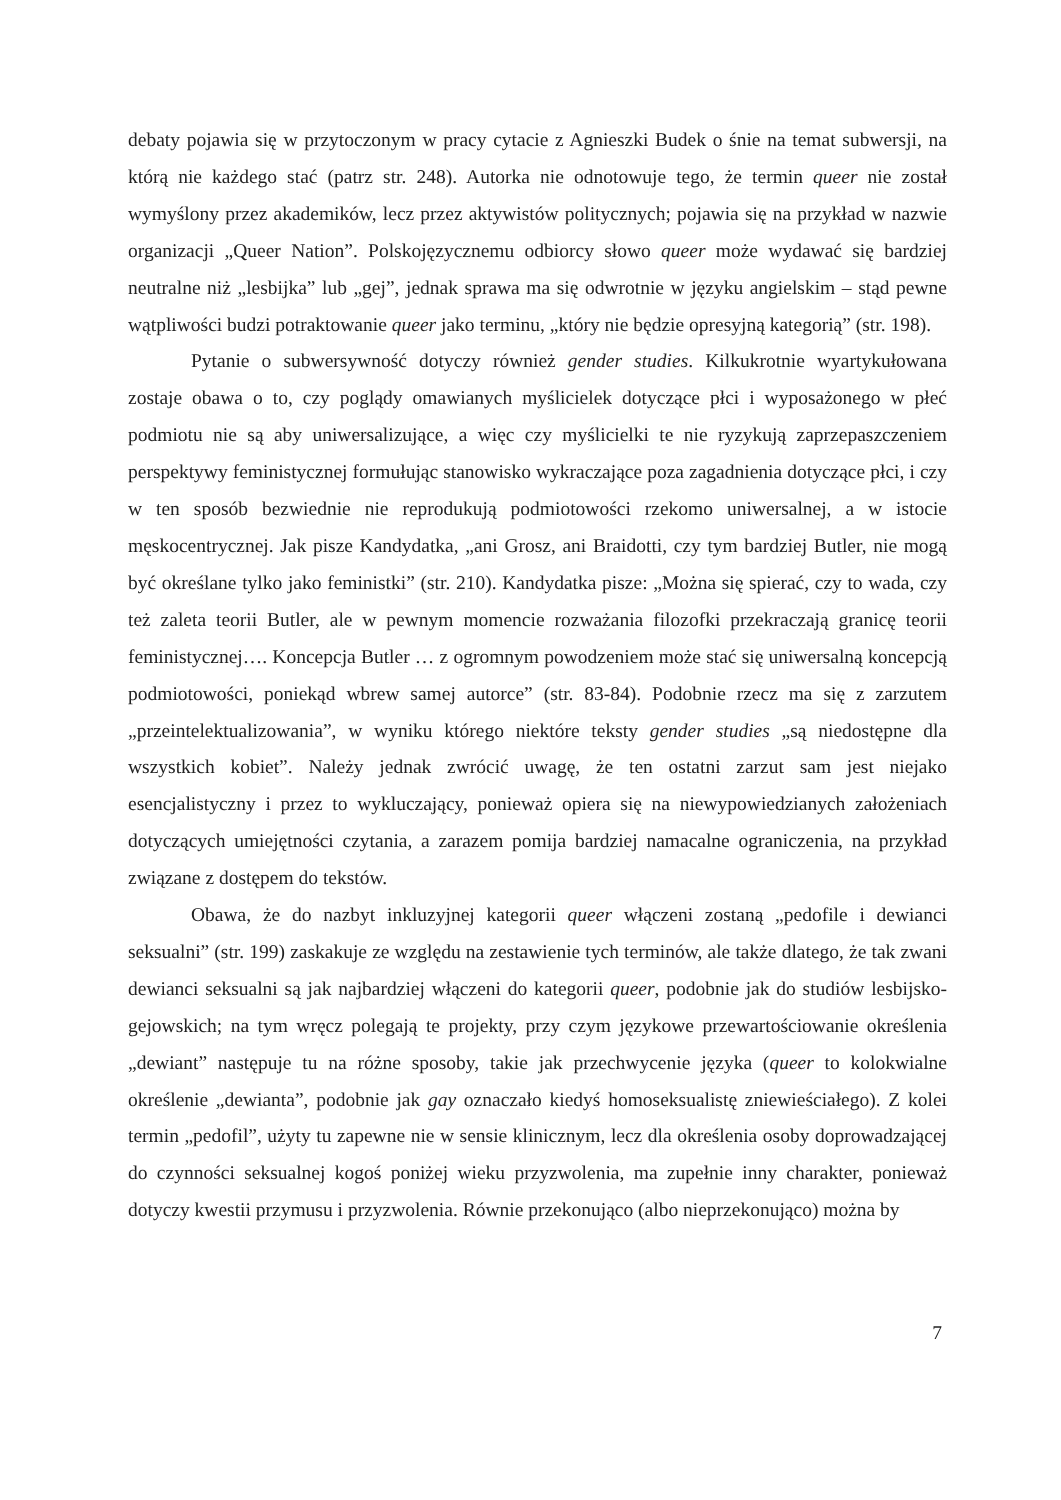debaty pojawia się w przytoczonym w pracy cytacie z Agnieszki Budek o śnie na temat subwersji, na którą nie każdego stać (patrz str. 248). Autorka nie odnotowuje tego, że termin queer nie został wymyślony przez akademików, lecz przez aktywistów politycznych; pojawia się na przykład w nazwie organizacji „Queer Nation”. Polskojęzycznemu odbiorcy słowo queer może wydawać się bardziej neutralne niż „lesbijka” lub „gej”, jednak sprawa ma się odwrotnie w języku angielskim – stąd pewne wątpliwości budzi potraktowanie queer jako terminu, „który nie będzie opresyjną kategorią” (str. 198).
Pytanie o subwersywność dotyczy również gender studies. Kilkukrotnie wyartykułowana zostaje obawa o to, czy poglądy omawianych myślicielek dotyczące płci i wyposażonego w płeć podmiotu nie są aby uniwersalizujące, a więc czy myślicielki te nie ryzykują zaprzepaszczeniem perspektywy feministycznej formułując stanowisko wykraczające poza zagadnienia dotyczące płci, i czy w ten sposób bezwiednie nie reprodukują podmiotowości rzekomo uniwersalnej, a w istocie męskocentrycznej. Jak pisze Kandydatka, „ani Grosz, ani Braidotti, czy tym bardziej Butler, nie mogą być określane tylko jako feministki” (str. 210). Kandydatka pisze: „Można się spierać, czy to wada, czy też zaleta teorii Butler, ale w pewnym momencie rozważania filozofki przekraczają granicę teorii feministycznej…. Koncepcja Butler … z ogromnym powodzeniem może stać się uniwersalną koncepcją podmiotowości, poniekąd wbrew samej autorce” (str. 83-84). Podobnie rzecz ma się z zarzutem „przeintelektualizowania”, w wyniku którego niektóre teksty gender studies „są niedostępne dla wszystkich kobiet”. Należy jednak zwrócić uwagę, że ten ostatni zarzut sam jest niejako esencjalistyczny i przez to wykluczający, ponieważ opiera się na niewypowiedzianych założeniach dotyczących umiejętności czytania, a zarazem pomija bardziej namacalne ograniczenia, na przykład związane z dostępem do tekstów.
Obawa, że do nazbyt inkluzyjnej kategorii queer włączeni zostaną „pedofile i dewianci seksualni” (str. 199) zaskakuje ze względu na zestawienie tych terminów, ale także dlatego, że tak zwani dewianci seksualni są jak najbardziej włączeni do kategorii queer, podobnie jak do studiów lesbijsko-gejowskich; na tym wręcz polegają te projekty, przy czym językowe przewartościowanie określenia „dewiant” następuje tu na różne sposoby, takie jak przechwycenie języka (queer to kolokwialne określenie „dewianta”, podobnie jak gay oznaczało kiedyś homoseksualistę zniewieściałego). Z kolei termin „pedofil”, użyty tu zapewne nie w sensie klinicznym, lecz dla określenia osoby doprowadzającej do czynności seksualnej kogoś poniżej wieku przyzwolenia, ma zupełnie inny charakter, ponieważ dotyczy kwestii przymusu i przyzwolenia. Równie przekonująco (albo nieprzekonująco) można by
7